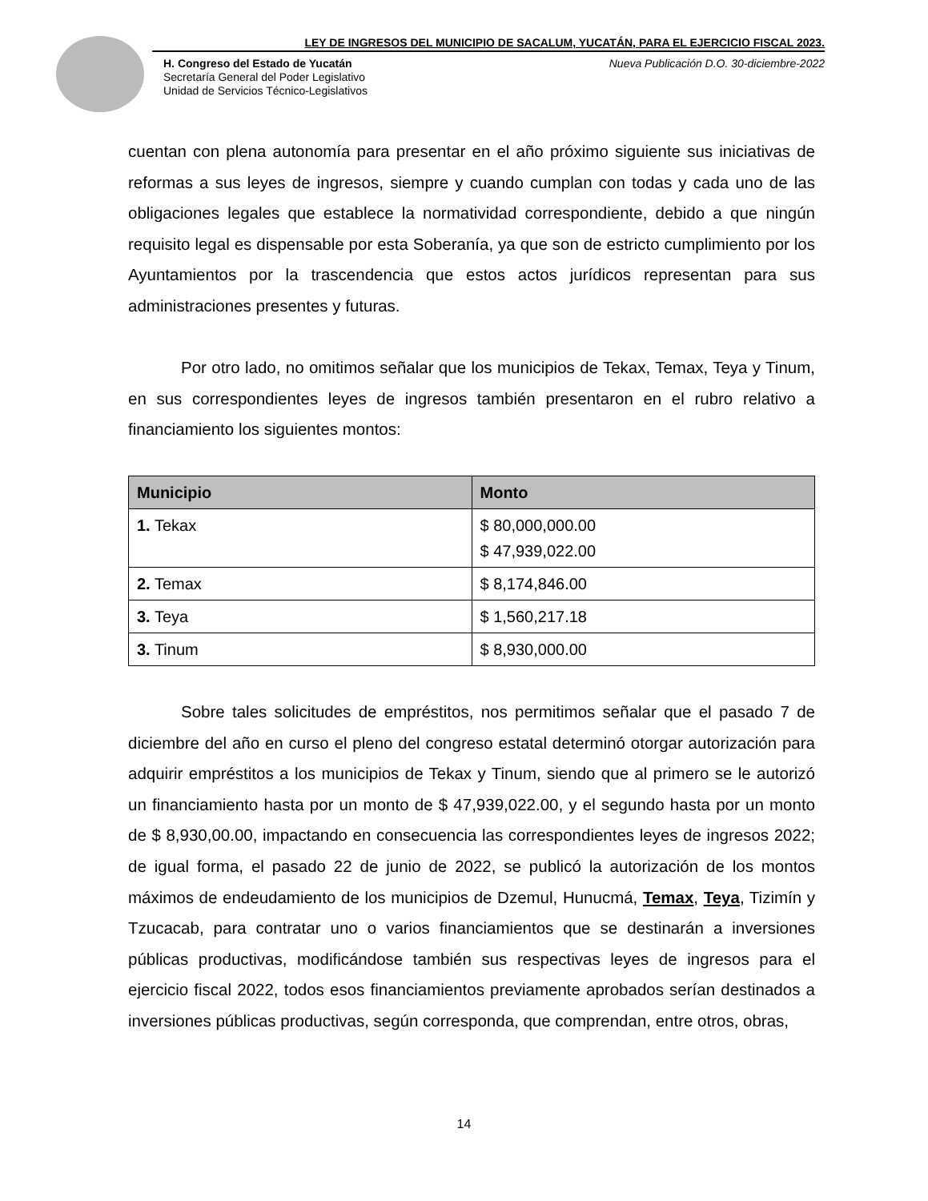LEY DE INGRESOS DEL MUNICIPIO DE SACALUM, YUCATÁN, PARA EL EJERCICIO FISCAL 2023.
H. Congreso del Estado de Yucatán
Secretaría General del Poder Legislativo
Unidad de Servicios Técnico-Legislativos
Nueva Publicación D.O. 30-diciembre-2022
cuentan con plena autonomía para presentar en el año próximo siguiente sus iniciativas de reformas a sus leyes de ingresos, siempre y cuando cumplan con todas y cada uno de las obligaciones legales que establece la normatividad correspondiente, debido a que ningún requisito legal es dispensable por esta Soberanía, ya que son de estricto cumplimiento por los Ayuntamientos por la trascendencia que estos actos jurídicos representan para sus administraciones presentes y futuras.
Por otro lado, no omitimos señalar que los municipios de Tekax, Temax, Teya y Tinum, en sus correspondientes leyes de ingresos también presentaron en el rubro relativo a financiamiento los siguientes montos:
| Municipio | Monto |
| --- | --- |
| 1. Tekax | $ 80,000,000.00 $ 47,939,022.00 |
| 2. Temax | $ 8,174,846.00 |
| 3. Teya | $ 1,560,217.18 |
| 3. Tinum | $ 8,930,000.00 |
Sobre tales solicitudes de empréstitos, nos permitimos señalar que el pasado 7 de diciembre del año en curso el pleno del congreso estatal determinó otorgar autorización para adquirir empréstitos a los municipios de Tekax y Tinum, siendo que al primero se le autorizó un financiamiento hasta por un monto de $ 47,939,022.00, y el segundo hasta por un monto de $ 8,930,00.00, impactando en consecuencia las correspondientes leyes de ingresos 2022; de igual forma, el pasado 22 de junio de 2022, se publicó la autorización de los montos máximos de endeudamiento de los municipios de Dzemul, Hunucmá, Temax, Teya, Tizimín y Tzucacab, para contratar uno o varios financiamientos que se destinarán a inversiones públicas productivas, modificándose también sus respectivas leyes de ingresos para el ejercicio fiscal 2022, todos esos financiamientos previamente aprobados serían destinados a inversiones públicas productivas, según corresponda, que comprendan, entre otros, obras,
14